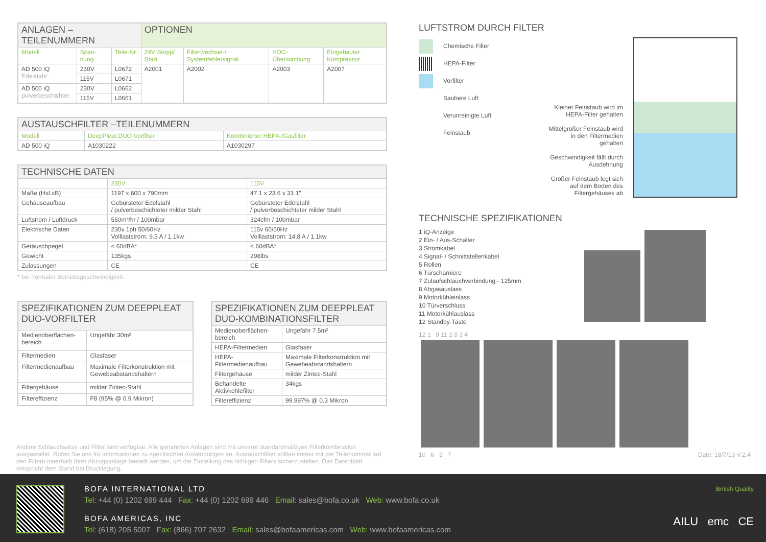| ANLAGEN – TEILENUMMERN | | | OPTIONEN | | | |
| --- | --- | --- | --- | --- | --- | --- |
| Modell | Span-nung | Teile-Nr. | 24V Stopp/ Start | Filterwechsel-/ Systemfehlersignal | VOC-Überwachung | Eingebauter Kompressor |
| AD 500 iQ Edelstahl | 230V | L0672 | A2001 | A2002 | A2003 | A2007 |
| | 115V | L0671 | | | | |
| AD 500 iQ pulverbeschichtet | 230V | L0662 | | | | |
| | 115V | L0661 | | | | |
| AUSTAUSCHFILTER –TEILENUMMERN | | |
| --- | --- | --- |
| Modell | DeepPleat DUO-Vorfilter | Kombinierter HEPA-/Gasfilter |
| AD 500 iQ | A1030222 | A1030297 |
| TECHNISCHE DATEN | | |
| --- | --- | --- |
| | 230V | 115V |
| Maße (HxLxB) | 1197 x 600 x 790mm | 47.1 x 23.6 x 31.1” |
| Gehäuseaufbau | Gebürsteter Edelstahl / pulverbeschichteter milder Stahl | Gebürsteter Edelstahl / pulverbeschichteter milder Stahl |
| Luftstrom / Luftdruck | 550m³/hr / 100mbar | 324cfm / 100mbar |
| Elektrische Daten | 230v 1ph 50/60Hz Volllaststrom: 9.5 A / 1.1kw | 115v 60/50Hz Volllaststrom: 14.8 A / 1.1kw |
| Geräuschpegel | < 60dBA* | < 60dBA* |
| Gewicht | 135kgs | 298lbs |
| Zulassungen | CE | CE |
* bei normaler Betriebsgeschwindigkeit.
| SPEZIFIKATIONEN ZUM DEEPPLEAT DUO-VORFILTER | |
| --- | --- |
| Medienoberflächen-bereich | Ungefähr 30m² |
| Filtermedien | Glasfaser |
| Filtermedienaufbau | Maximale Filterkonstruktion mit Gewebeabstandshaltern |
| Filtergehäuse | milder Zintec-Stahl |
| Filtereffizienz | F8 (95% @ 0.9 Mikron) |
| SPEZIFIKATIONEN ZUM DEEPPLEAT DUO-KOMBINATIONSFILTER | |
| --- | --- |
| Medienoberflächen-bereich | Ungefähr 7.5m² |
| HEPA-Filtermedien | Glasfaser |
| HEPA-Filtermedienaufbau | Maximale Filterkonstruktion mit Gewebeabstandshaltern |
| Filtergehäuse | milder Zintec-Stahl |
| Behandelte Aktivkohlefilter | 34kgs |
| Filtereffizienz | 99.997% @ 0.3 Mikron |
Andere Schlauchsätze und Filter sind verfügbar. Alle genannten Anlagen sind mit unserer standardmäßigen Filterkombination ausgestattet. Rufen Sie uns für Informationen zu spezifischen Anwendungen an. Austauschfilter sollten immer mit der Teilenummer auf den Filtern innerhalb Ihrer Abzugsanlage bestellt werden, um die Zustellung des richtigen Filters sicherzustellen. Das Datenblatt entspricht dem Stand bei Drucklegung.
LUFTSTROM DURCH FILTER
Chemische Filter
HEPA-Filter
Vorfilter
Saubere Luft
Verunreinigte Luft
Feinstaub
Kleiner Feinstaub wird im HEPA-Filter gehalten
Mittelgroßer Feinstaub wird in den Filtermedien gehalten
Geschwindigkeit fällt durch Ausdehnung
Großer Feinstaub legt sich auf dem Boden des Filtergehäuses ab
TECHNISCHE SPEZIFIKATIONEN
1 iQ-Anzeige
2 Ein- / Aus-Schalter
3 Stromkabel
4 Signal- / Schnittstellenkabel
5 Rollen
6 Türscharniere
7 Zulaufschlauchverbindung - 125mm
8 Abgasauslass
9 Motorkühleinlass
10 Türverschluss
11 Motorkühlauslass
12 Standby-Taste
12 1 9 11 2 8 3 4
10 6 5 7 Date: 18/7/13 V:2.4
BOFA INTERNATIONAL LTD
Tel: +44 (0) 1202 699 444 Fax: +44 (0) 1202 699 446 Email: sales@bofa.co.uk Web: www.bofa.co.uk
BOFA AMERICAS, INC
Tel: (618) 205 5007 Fax: (866) 707 2632 Email: sales@bofaamericas.com Web: www.bofaamericas.com
British Quality
AILU emc CE